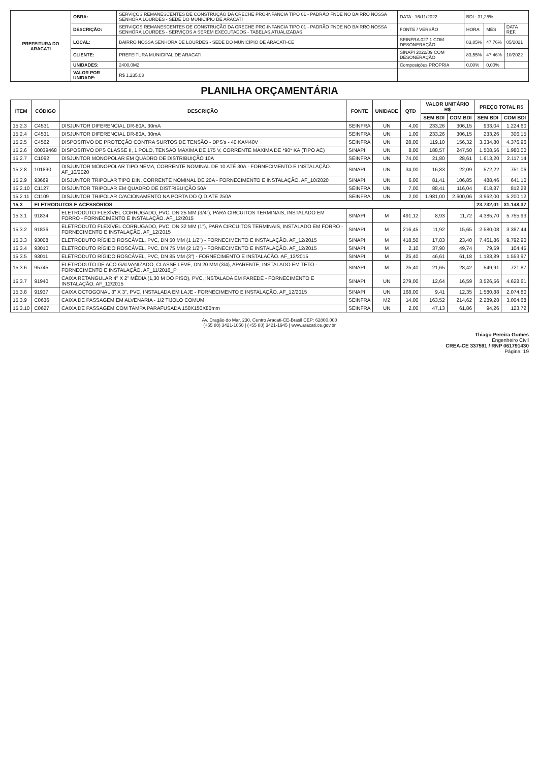| PREFEITURA DO ARACATI | OBRA: | SERVIÇOS REMANESCENTES DE CONSTRUÇÃO DA CRECHE PRO-INFANCIA TIPO 01 - PADRÃO FNDE NO BAIRRO NOSSA SENHORA LOURDES - SEDE DO MUNICÍPIO DE ARACATI | DATA : 16/11/2022 | BDI : 31,25% | | |
| | DESCRIÇÃO: | SERVIÇOS REMANESCENTES DE CONSTRUÇÃO DA CRECHE PRO-INFANCIA TIPO 01 - PADRÃO FNDE NO BAIRRO NOSSA SENHORA LOURDES - SERVIÇOS A SEREM EXECUTADOS - TABELAS ATUALIZADAS | FONTE / VERSÃO | HORA | MES | DATA REF. |
| | LOCAL: | BAIRRO NOSSA SENHORA DE LOURDES - SEDE DO MUNICÍPIO DE ARACATI-CE | SEINFRA 027.1 COM DESONERAÇÃO | 83,85% | 47,76% | 05/2021 |
| | CLIENTE: | PREFEITURA MUNICIPAL DE ARACATI | SINAPI 2022/09 COM DESONERAÇÃO | 83,55% | 47,46% | 10/2022 |
| | UNIDADES: | 2400,0M2 | Composições PROPRIA | 0,00% | 0,00% | |
| | VALOR POR UNIDADE: | R$ 1.235,03 | | | | |
PLANILHA ORÇAMENTÁRIA
| ITEM | CÓDIGO | DESCRIÇÃO | FONTE | UNIDADE | QTD | VALOR UNITÁRIO R$ | | PREÇO TOTAL R$ | |
| --- | --- | --- | --- | --- | --- | --- | --- | --- | --- |
| | | | | | | SEM BDI | COM BDI | SEM BDI | COM BDI |
| 15.2.3 | C4531 | DISJUNTOR DIFERENCIAL DR-80A, 30mA | SEINFRA | UN | 4,00 | 233,26 | 306,15 | 933,04 | 1.224,60 |
| 15.2.4 | C4531 | DISJUNTOR DIFERENCIAL DR-80A, 30mA | SEINFRA | UN | 1,00 | 233,26 | 306,15 | 233,26 | 306,15 |
| 15.2.5 | C4562 | DISPOSITIVO DE PROTEÇÃO CONTRA SURTOS DE TENSÃO - DPS's - 40 KA/440V | SEINFRA | UN | 28,00 | 119,10 | 156,32 | 3.334,80 | 4.376,96 |
| 15.2.6 | 00039468 | DISPOSITIVO DPS CLASSE II, 1 POLO, TENSAO MAXIMA DE 175 V, CORRENTE MAXIMA DE *90* KA (TIPO AC) | SINAPI | UN | 8,00 | 188,57 | 247,50 | 1.508,56 | 1.980,00 |
| 15.2.7 | C1092 | DISJUNTOR MONOPOLAR EM QUADRO DE DISTRIBUIÇÃO 10A | SEINFRA | UN | 74,00 | 21,80 | 28,61 | 1.613,20 | 2.117,14 |
| 15.2.8 | 101890 | DISJUNTOR MONOPOLAR TIPO NEMA, CORRENTE NOMINAL DE 10 ATÉ 30A - FORNECIMENTO E INSTALAÇÃO. AF_10/2020 | SINAPI | UN | 34,00 | 16,83 | 22,09 | 572,22 | 751,06 |
| 15.2.9 | 93669 | DISJUNTOR TRIPOLAR TIPO DIN, CORRENTE NOMINAL DE 20A - FORNECIMENTO E INSTALAÇÃO. AF_10/2020 | SINAPI | UN | 6,00 | 81,41 | 106,85 | 488,46 | 641,10 |
| 15.2.10 | C1127 | DISJUNTOR TRIPOLAR EM QUADRO DE DISTRIBUIÇÃO 50A | SEINFRA | UN | 7,00 | 88,41 | 116,04 | 618,87 | 812,28 |
| 15.2.11 | C1109 | DISJUNTOR TRIPOLAR C/ACIONAMENTO NA PORTA DO Q.D.ATE 250A | SEINFRA | UN | 2,00 | 1.981,00 | 2.600,06 | 3.962,00 | 5.200,12 |
| 15.3 | ELETRODUTOS E ACESSÓRIOS | | | | | | | 23.732,01 | 31.148,37 |
| 15.3.1 | 91834 | ELETRODUTO FLEXÍVEL CORRUGADO, PVC, DN 25 MM (3/4"), PARA CIRCUITOS TERMINAIS, INSTALADO EM FORRO - FORNECIMENTO E INSTALAÇÃO. AF_12/2015 | SINAPI | M | 491,12 | 8,93 | 11,72 | 4.385,70 | 5.755,93 |
| 15.3.2 | 91836 | ELETRODUTO FLEXÍVEL CORRUGADO, PVC, DN 32 MM (1"), PARA CIRCUITOS TERMINAIS, INSTALADO EM FORRO - FORNECIMENTO E INSTALAÇÃO. AF_12/2015 | SINAPI | M | 216,45 | 11,92 | 15,65 | 2.580,08 | 3.387,44 |
| 15.3.3 | 93008 | ELETRODUTO RÍGIDO ROSCÁVEL, PVC, DN 50 MM (1 1/2") - FORNECIMENTO E INSTALAÇÃO. AF_12/2015 | SINAPI | M | 418,50 | 17,83 | 23,40 | 7.461,86 | 9.792,90 |
| 15.3.4 | 93010 | ELETRODUTO RÍGIDO ROSCÁVEL, PVC, DN 75 MM (2 1/2") - FORNECIMENTO E INSTALAÇÃO. AF_12/2015 | SINAPI | M | 2,10 | 37,90 | 49,74 | 79,59 | 104,45 |
| 15.3.5 | 93011 | ELETRODUTO RÍGIDO ROSCÁVEL, PVC, DN 85 MM (3") - FORNECIMENTO E INSTALAÇÃO. AF_12/2015 | SINAPI | M | 25,40 | 46,61 | 61,18 | 1.183,89 | 1.553,97 |
| 15.3.6 | 95745 | ELETRODUTO DE AÇO GALVANIZADO, CLASSE LEVE, DN 20 MM (3/4), APARENTE, INSTALADO EM TETO - FORNECIMENTO E INSTALAÇÃO. AF_11/2016_P | SINAPI | M | 25,40 | 21,65 | 28,42 | 549,91 | 721,87 |
| 15.3.7 | 91940 | CAIXA RETANGULAR 4" X 2" MÉDIA (1,30 M DO PISO), PVC, INSTALADA EM PAREDE - FORNECIMENTO E INSTALAÇÃO. AF_12/2015 | SINAPI | UN | 279,00 | 12,64 | 16,59 | 3.526,56 | 4.628,61 |
| 15.3.8 | 91937 | CAIXA OCTOGONAL 3" X 3", PVC, INSTALADA EM LAJE - FORNECIMENTO E INSTALAÇÃO. AF_12/2015 | SINAPI | UN | 168,00 | 9,41 | 12,35 | 1.580,88 | 2.074,80 |
| 15.3.9 | C0636 | CAIXA DE PASSAGEM EM ALVENARIA - 1/2 TIJOLO COMUM | SEINFRA | M2 | 14,00 | 163,52 | 214,62 | 2.289,28 | 3.004,68 |
| 15.3.10 | C0627 | CAIXA DE PASSAGEM COM TAMPA PARAFUSADA 150X150X80mm | SEINFRA | UN | 2,00 | 47,13 | 61,86 | 94,26 | 123,72 |
Av. Dragão do Mar, 230, Centro Aracati-CE-Brasil CEP: 62800.000
(+55 88) 3421-1050 | (+55 88) 3421-1945 | www.aracati.ce.gov.br
Thiago Pereira Gomes
Engenheiro Civil
CREA-CE 337591 / RNP 061791430
Página: 19